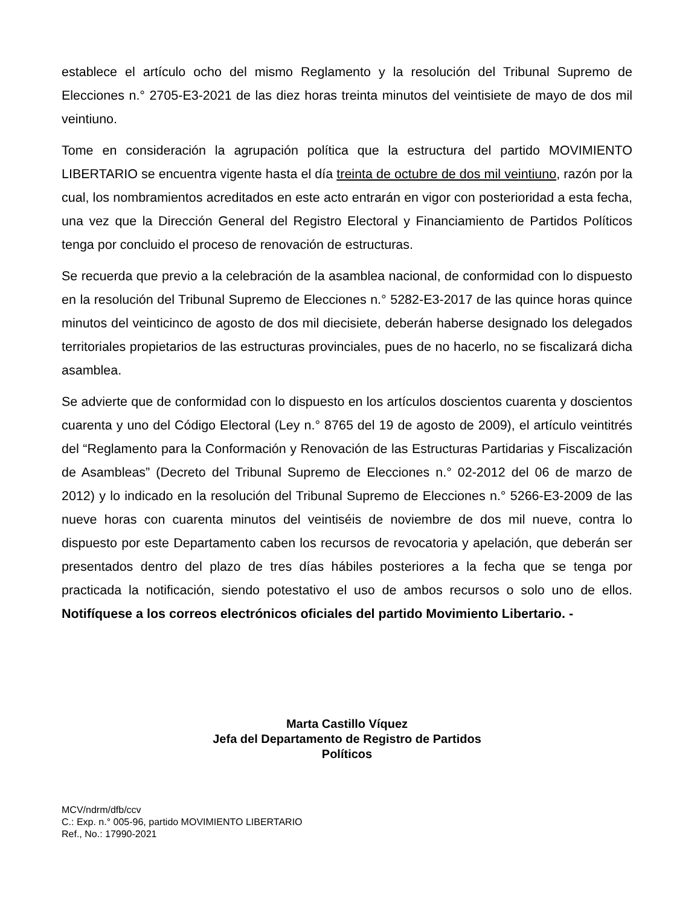establece el artículo ocho del mismo Reglamento y la resolución del Tribunal Supremo de Elecciones n.° 2705-E3-2021 de las diez horas treinta minutos del veintisiete de mayo de dos mil veintiuno.
Tome en consideración la agrupación política que la estructura del partido MOVIMIENTO LIBERTARIO se encuentra vigente hasta el día treinta de octubre de dos mil veintiuno, razón por la cual, los nombramientos acreditados en este acto entrarán en vigor con posterioridad a esta fecha, una vez que la Dirección General del Registro Electoral y Financiamiento de Partidos Políticos tenga por concluido el proceso de renovación de estructuras.
Se recuerda que previo a la celebración de la asamblea nacional, de conformidad con lo dispuesto en la resolución del Tribunal Supremo de Elecciones n.° 5282-E3-2017 de las quince horas quince minutos del veinticinco de agosto de dos mil diecisiete, deberán haberse designado los delegados territoriales propietarios de las estructuras provinciales, pues de no hacerlo, no se fiscalizará dicha asamblea.
Se advierte que de conformidad con lo dispuesto en los artículos doscientos cuarenta y doscientos cuarenta y uno del Código Electoral (Ley n.° 8765 del 19 de agosto de 2009), el artículo veintitrés del “Reglamento para la Conformación y Renovación de las Estructuras Partidarias y Fiscalización de Asambleas” (Decreto del Tribunal Supremo de Elecciones n.° 02-2012 del 06 de marzo de 2012) y lo indicado en la resolución del Tribunal Supremo de Elecciones n.° 5266-E3-2009 de las nueve horas con cuarenta minutos del veintiséis de noviembre de dos mil nueve, contra lo dispuesto por este Departamento caben los recursos de revocatoria y apelación, que deberán ser presentados dentro del plazo de tres días hábiles posteriores a la fecha que se tenga por practicada la notificación, siendo potestativo el uso de ambos recursos o solo uno de ellos. Notifíquese a los correos electrónicos oficiales del partido Movimiento Libertario. -
Marta Castillo Víquez
Jefa del Departamento de Registro de Partidos
Políticos
MCV/ndrm/dfb/ccv
C.: Exp. n.° 005-96, partido MOVIMIENTO LIBERTARIO
Ref., No.: 17990-2021